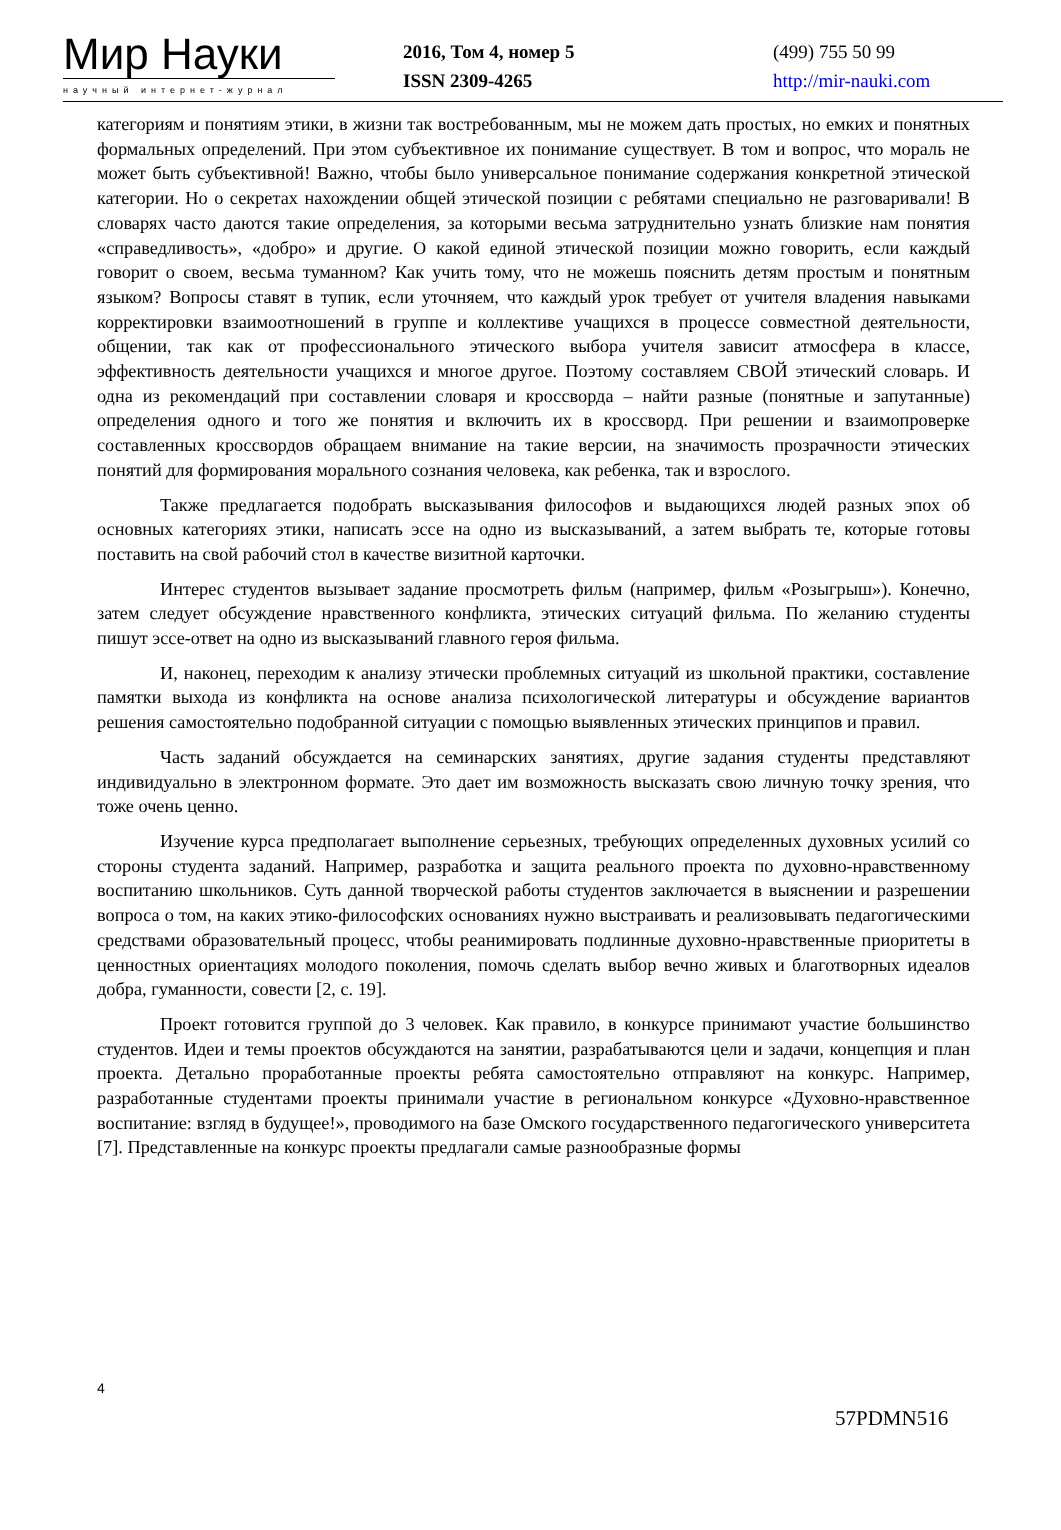Мир Науки
научный интернет-журнал
2016, Том 4, номер 5
ISSN 2309-4265
(499) 755 50 99
http://mir-nauki.com
категориям и понятиям этики, в жизни так востребованным, мы не можем дать простых, но емких и понятных формальных определений. При этом субъективное их понимание существует. В том и вопрос, что мораль не может быть субъективной! Важно, чтобы было универсальное понимание содержания конкретной этической категории. Но о секретах нахождении общей этической позиции с ребятами специально не разговаривали! В словарях часто даются такие определения, за которыми весьма затруднительно узнать близкие нам понятия «справедливость», «добро» и другие. О какой единой этической позиции можно говорить, если каждый говорит о своем, весьма туманном? Как учить тому, что не можешь пояснить детям простым и понятным языком? Вопросы ставят в тупик, если уточняем, что каждый урок требует от учителя владения навыками корректировки взаимоотношений в группе и коллективе учащихся в процессе совместной деятельности, общении, так как от профессионального этического выбора учителя зависит атмосфера в классе, эффективность деятельности учащихся и многое другое. Поэтому составляем СВОЙ этический словарь. И одна из рекомендаций при составлении словаря и кроссворда – найти разные (понятные и запутанные) определения одного и того же понятия и включить их в кроссворд. При решении и взаимопроверке составленных кроссвордов обращаем внимание на такие версии, на значимость прозрачности этических понятий для формирования морального сознания человека, как ребенка, так и взрослого.
Также предлагается подобрать высказывания философов и выдающихся людей разных эпох об основных категориях этики, написать эссе на одно из высказываний, а затем выбрать те, которые готовы поставить на свой рабочий стол в качестве визитной карточки.
Интерес студентов вызывает задание просмотреть фильм (например, фильм «Розыгрыш»). Конечно, затем следует обсуждение нравственного конфликта, этических ситуаций фильма. По желанию студенты пишут эссе-ответ на одно из высказываний главного героя фильма.
И, наконец, переходим к анализу этически проблемных ситуаций из школьной практики, составление памятки выхода из конфликта на основе анализа психологической литературы и обсуждение вариантов решения самостоятельно подобранной ситуации с помощью выявленных этических принципов и правил.
Часть заданий обсуждается на семинарских занятиях, другие задания студенты представляют индивидуально в электронном формате. Это дает им возможность высказать свою личную точку зрения, что тоже очень ценно.
Изучение курса предполагает выполнение серьезных, требующих определенных духовных усилий со стороны студента заданий. Например, разработка и защита реального проекта по духовно-нравственному воспитанию школьников. Суть данной творческой работы студентов заключается в выяснении и разрешении вопроса о том, на каких этико-философских основаниях нужно выстраивать и реализовывать педагогическими средствами образовательный процесс, чтобы реанимировать подлинные духовно-нравственные приоритеты в ценностных ориентациях молодого поколения, помочь сделать выбор вечно живых и благотворных идеалов добра, гуманности, совести [2, с. 19].
Проект готовится группой до 3 человек. Как правило, в конкурсе принимают участие большинство студентов. Идеи и темы проектов обсуждаются на занятии, разрабатываются цели и задачи, концепция и план проекта. Детально проработанные проекты ребята самостоятельно отправляют на конкурс. Например, разработанные студентами проекты принимали участие в региональном конкурсе «Духовно-нравственное воспитание: взгляд в будущее!», проводимого на базе Омского государственного педагогического университета [7]. Представленные на конкурс проекты предлагали самые разнообразные формы
4
57PDMN516